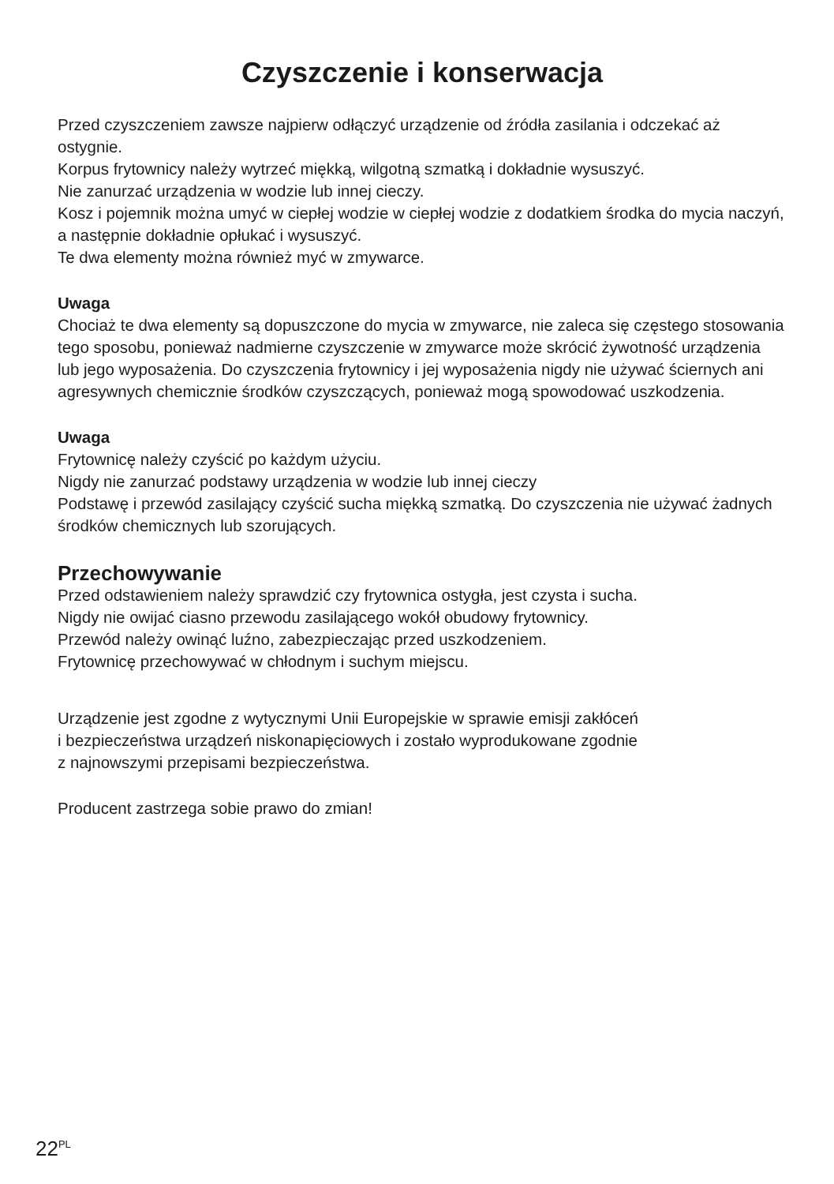Czyszczenie i konserwacja
Przed czyszczeniem zawsze najpierw odłączyć urządzenie od źródła zasilania i odczekać aż ostygnie.
Korpus frytownicy należy wytrzeć miękką, wilgotną szmatką i dokładnie wysuszyć.
Nie zanurzać urządzenia w wodzie lub innej cieczy.
Kosz i pojemnik można umyć w ciepłej wodzie w ciepłej wodzie z dodatkiem środka do mycia naczyń, a następnie dokładnie opłukać i wysuszyć.
Te dwa elementy można również myć w zmywarce.
Uwaga
Chociaż te dwa elementy są dopuszczone do mycia w zmywarce, nie zaleca się częstego stosowania tego sposobu, ponieważ nadmierne czyszczenie w zmywarce może skrócić żywotność urządzenia lub jego wyposażenia. Do czyszczenia frytownicy i jej wyposażenia nigdy nie używać ściernych ani agresywnych chemicznie środków czyszczących, ponieważ mogą spowodować uszkodzenia.
Uwaga
Frytownicę należy czyścić po każdym użyciu.
Nigdy nie zanurzać podstawy urządzenia w wodzie lub innej cieczy
Podstawę i przewód zasilający czyścić sucha miękką szmatką. Do czyszczenia nie używać żadnych środków chemicznych lub szorujących.
Przechowywanie
Przed odstawieniem należy sprawdzić czy frytownica ostygła, jest czysta i sucha.
Nigdy nie owijać ciasno przewodu zasilającego wokół obudowy frytownicy.
Przewód należy owinąć luźno, zabezpieczając przed uszkodzeniem.
Frytownicę przechowywać w chłodnym i suchym miejscu.
Urządzenie jest zgodne z wytycznymi Unii Europejskie w sprawie emisji zakłóceń
i bezpieczeństwa urządzeń niskonapięciowych i zostało wyprodukowane zgodnie
z najnowszymi przepisami bezpieczeństwa.
Producent zastrzega sobie prawo do zmian!
22<sup>PL</sup>